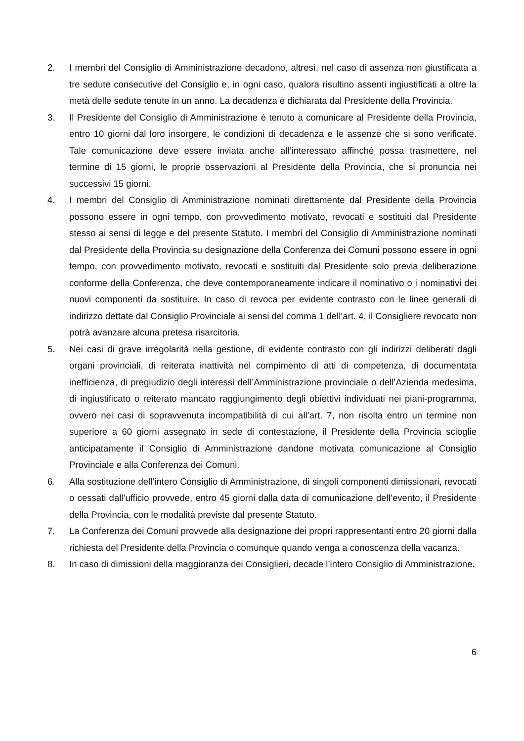2. I membri del Consiglio di Amministrazione decadono, altresì, nel caso di assenza non giustificata a tre sedute consecutive del Consiglio e, in ogni caso, qualora risultino assenti ingiustificati a oltre la metà delle sedute tenute in un anno. La decadenza è dichiarata dal Presidente della Provincia.
3. Il Presidente del Consiglio di Amministrazione è tenuto a comunicare al Presidente della Provincia, entro 10 giorni dal loro insorgere, le condizioni di decadenza e le assenze che si sono verificate. Tale comunicazione deve essere inviata anche all’interessato affinché possa trasmettere, nel termine di 15 giorni, le proprie osservazioni al Presidente della Provincia, che si pronuncia nei successivi 15 giorni.
4. I membri del Consiglio di Amministrazione nominati direttamente dal Presidente della Provincia possono essere in ogni tempo, con provvedimento motivato, revocati e sostituiti dal Presidente stesso ai sensi di legge e del presente Statuto. I membri del Consiglio di Amministrazione nominati dal Presidente della Provincia su designazione della Conferenza dei Comuni possono essere in ogni tempo, con provvedimento motivato, revocati e sostituiti dal Presidente solo previa deliberazione conforme della Conferenza, che deve contemporaneamente indicare il nominativo o i nominativi dei nuovi componenti da sostituire. In caso di revoca per evidente contrasto con le linee generali di indirizzo dettate dal Consiglio Provinciale ai sensi del comma 1 dell’art. 4, il Consigliere revocato non potrà avanzare alcuna pretesa risarcitoria.
5. Nei casi di grave irregolarità nella gestione, di evidente contrasto con gli indirizzi deliberati dagli organi provinciali, di reiterata inattività nel compimento di atti di competenza, di documentata inefficienza, di pregiudizio degli interessi dell’Amministrazione provinciale o dell’Azienda medesima, di ingiustificato o reiterato mancato raggiungimento degli obiettivi individuati nei piani-programma, ovvero nei casi di sopravvenuta incompatibilità di cui all’art. 7, non risolta entro un termine non superiore a 60 giorni assegnato in sede di contestazione, il Presidente della Provincia scioglie anticipatamente il Consiglio di Amministrazione dandone motivata comunicazione al Consiglio Provinciale e alla Conferenza dei Comuni.
6. Alla sostituzione dell’intero Consiglio di Amministrazione, di singoli componenti dimissionari, revocati o cessati dall’ufficio provvede, entro 45 giorni dalla data di comunicazione dell’evento, il Presidente della Provincia, con le modalità previste dal presente Statuto.
7. La Conferenza dei Comuni provvede alla designazione dei propri rappresentanti entro 20 giorni dalla richiesta del Presidente della Provincia o comunque quando venga a conoscenza della vacanza.
8. In caso di dimissioni della maggioranza dei Consiglieri, decade l’intero Consiglio di Amministrazione.
6